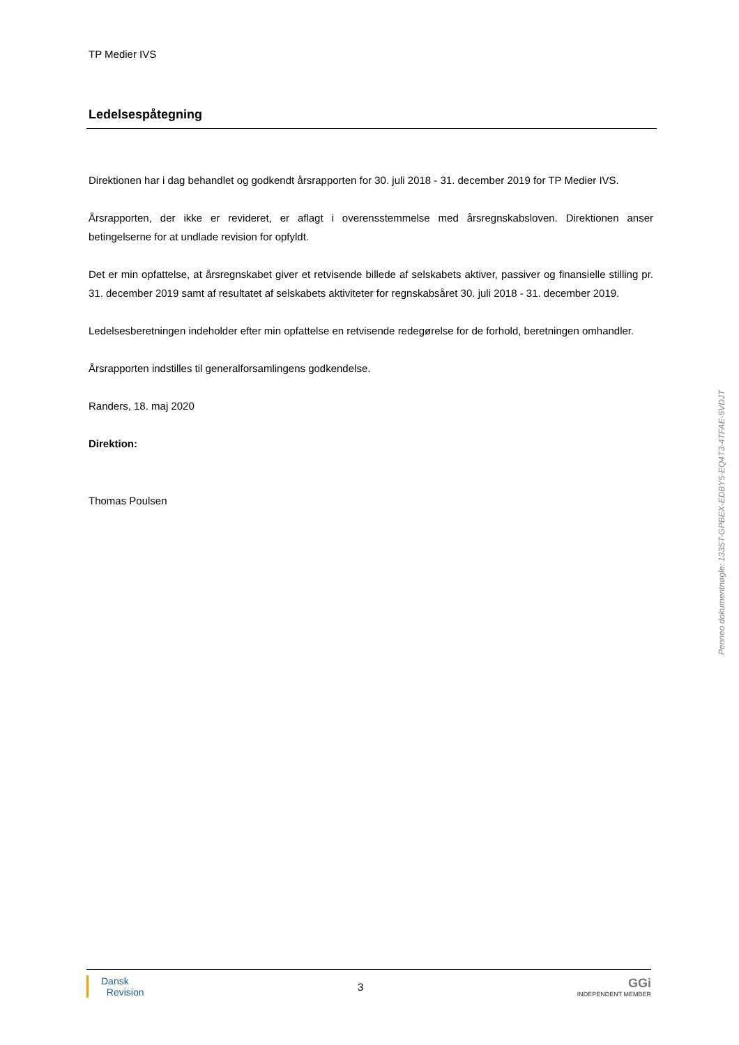TP Medier IVS
Ledelsespåtegning
Direktionen har i dag behandlet og godkendt årsrapporten for 30. juli 2018 - 31. december 2019 for TP Medier IVS.
Årsrapporten, der ikke er revideret, er aflagt i overensstemmelse med årsregnskabsloven. Direktionen anser betingelserne for at undlade revision for opfyldt.
Det er min opfattelse, at årsregnskabet giver et retvisende billede af selskabets aktiver, passiver og finansielle stilling pr. 31. december 2019 samt af resultatet af selskabets aktiviteter for regnskabsåret 30. juli 2018 - 31. december 2019.
Ledelsesberetningen indeholder efter min opfattelse en retvisende redegørelse for de forhold, beretningen omhandler.
Årsrapporten indstilles til generalforsamlingens godkendelse.
Randers, 18. maj 2020
Direktion:
Thomas Poulsen
Penneo dokumentnøgle: 133ST-GPBEX-EDBY5-EQ4T3-4TFAE-5VDJT
Dansk
Revision
3
GGi
INDEPENDENT MEMBER